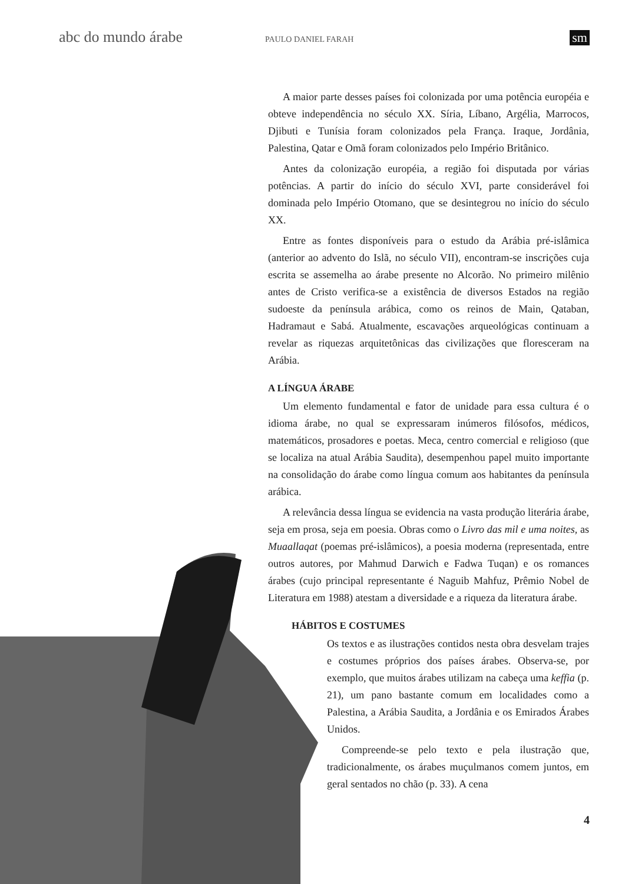abc do mundo árabe PAULO DANIEL FARAH sm
A maior parte desses países foi colonizada por uma potência européia e obteve independência no século XX. Síria, Líbano, Argélia, Marrocos, Djibuti e Tunísia foram colonizados pela França. Iraque, Jordânia, Palestina, Qatar e Omã foram colonizados pelo Império Britânico.
Antes da colonização européia, a região foi disputada por várias potências. A partir do início do século XVI, parte considerável foi dominada pelo Império Otomano, que se desintegrou no início do século XX.
Entre as fontes disponíveis para o estudo da Arábia pré-islâmica (anterior ao advento do Islã, no século VII), encontram-se inscrições cuja escrita se assemelha ao árabe presente no Alcorão. No primeiro milênio antes de Cristo verifica-se a existência de diversos Estados na região sudoeste da península arábica, como os reinos de Main, Qataban, Hadramaut e Sabá. Atualmente, escavações arqueológicas continuam a revelar as riquezas arquitetônicas das civilizações que floresceram na Arábia.
A LÍNGUA ÁRABE
Um elemento fundamental e fator de unidade para essa cultura é o idioma árabe, no qual se expressaram inúmeros filósofos, médicos, matemáticos, prosadores e poetas. Meca, centro comercial e religioso (que se localiza na atual Arábia Saudita), desempenhou papel muito importante na consolidação do árabe como língua comum aos habitantes da península arábica.
A relevância dessa língua se evidencia na vasta produção literária árabe, seja em prosa, seja em poesia. Obras como o Livro das mil e uma noites, as Muaallaqat (poemas pré-islâmicos), a poesia moderna (representada, entre outros autores, por Mahmud Darwich e Fadwa Tuqan) e os romances árabes (cujo principal representante é Naguib Mahfuz, Prêmio Nobel de Literatura em 1988) atestam a diversidade e a riqueza da literatura árabe.
HÁBITOS E COSTUMES
Os textos e as ilustrações contidos nesta obra desvelam trajes e costumes próprios dos países árabes. Observa-se, por exemplo, que muitos árabes utilizam na cabeça uma keffia (p. 21), um pano bastante comum em localidades como a Palestina, a Arábia Saudita, a Jordânia e os Emirados Árabes Unidos.
Compreende-se pelo texto e pela ilustração que, tradicionalmente, os árabes muçulmanos comem juntos, em geral sentados no chão (p. 33). A cena
4